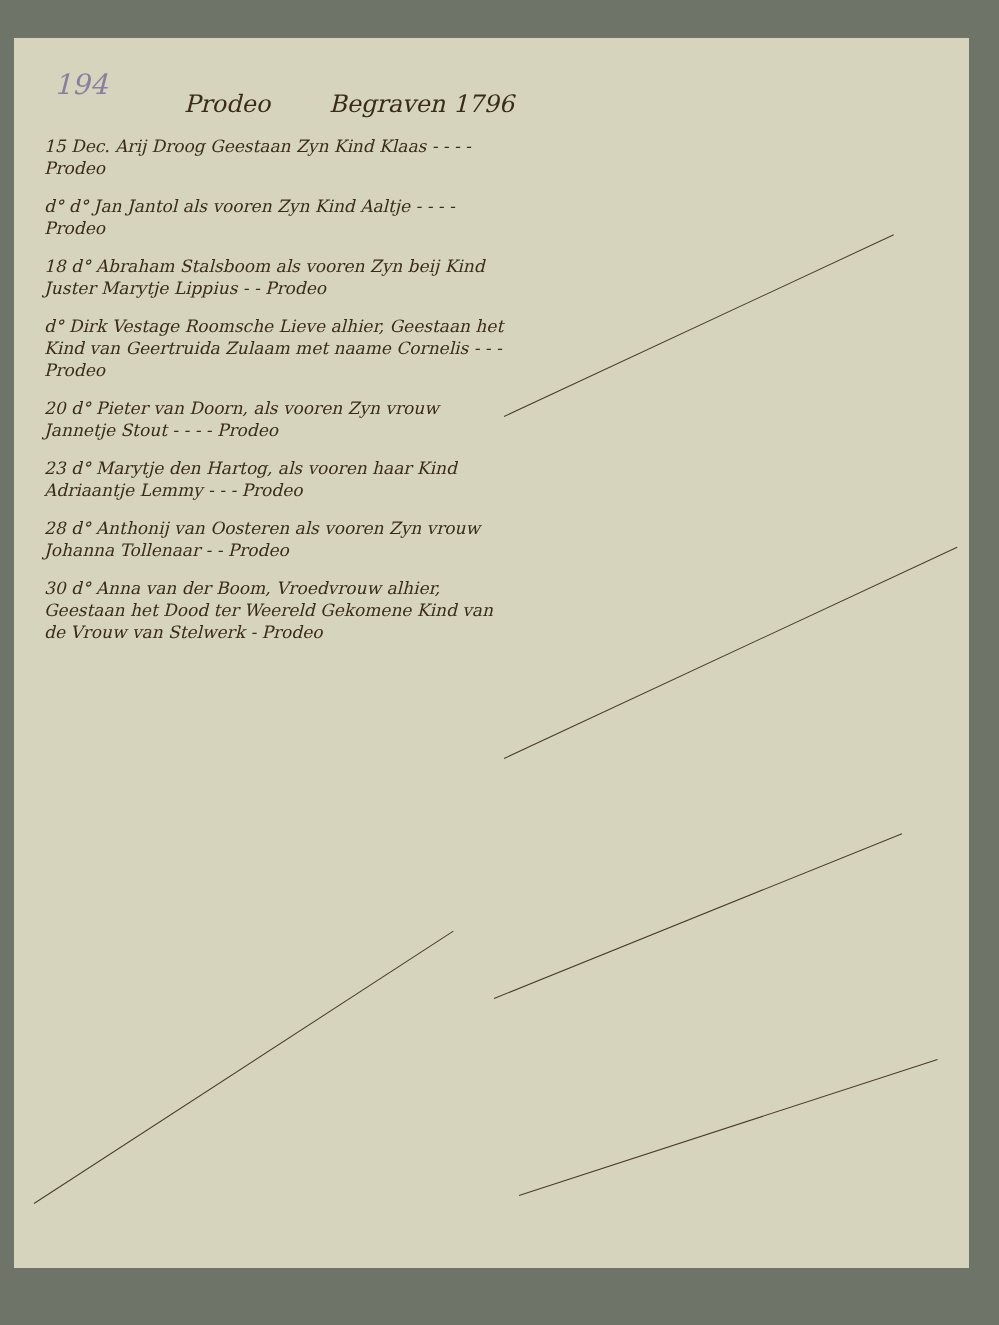194
Prodeo Begraven 1796
15 Dec. Arij Droog Geestaan Zyn Kind Klaas - - - - Prodeo
d° d° Jan Jantol als vooren Zyn Kind Aaltje - - - - Prodeo
18 d° Abraham Stalsboom als vooren Zyn beij Kind Juster Marytje Lippius - - Prodeo
d° Dirk Vestage Roomsche Lieve alhier, Geestaan het Kind van Geertruida Zulaam met naame Cornelis - - - Prodeo
20 d° Pieter van Doorn, als vooren Zyn vrouw Jannetje Stout - - - - Prodeo
23 d° Marytje den Hartog, als vooren haar Kind Adriaantje Lemmy - - - Prodeo
28 d° Anthonij van Oosteren als vooren Zyn vrouw Johanna Tollenaar - - Prodeo
30 d° Anna van der Boom, Vroedvrouw alhier, Geestaan het Dood ter Weereld Gekomene Kind van de Vrouw van Stelwerk - Prodeo